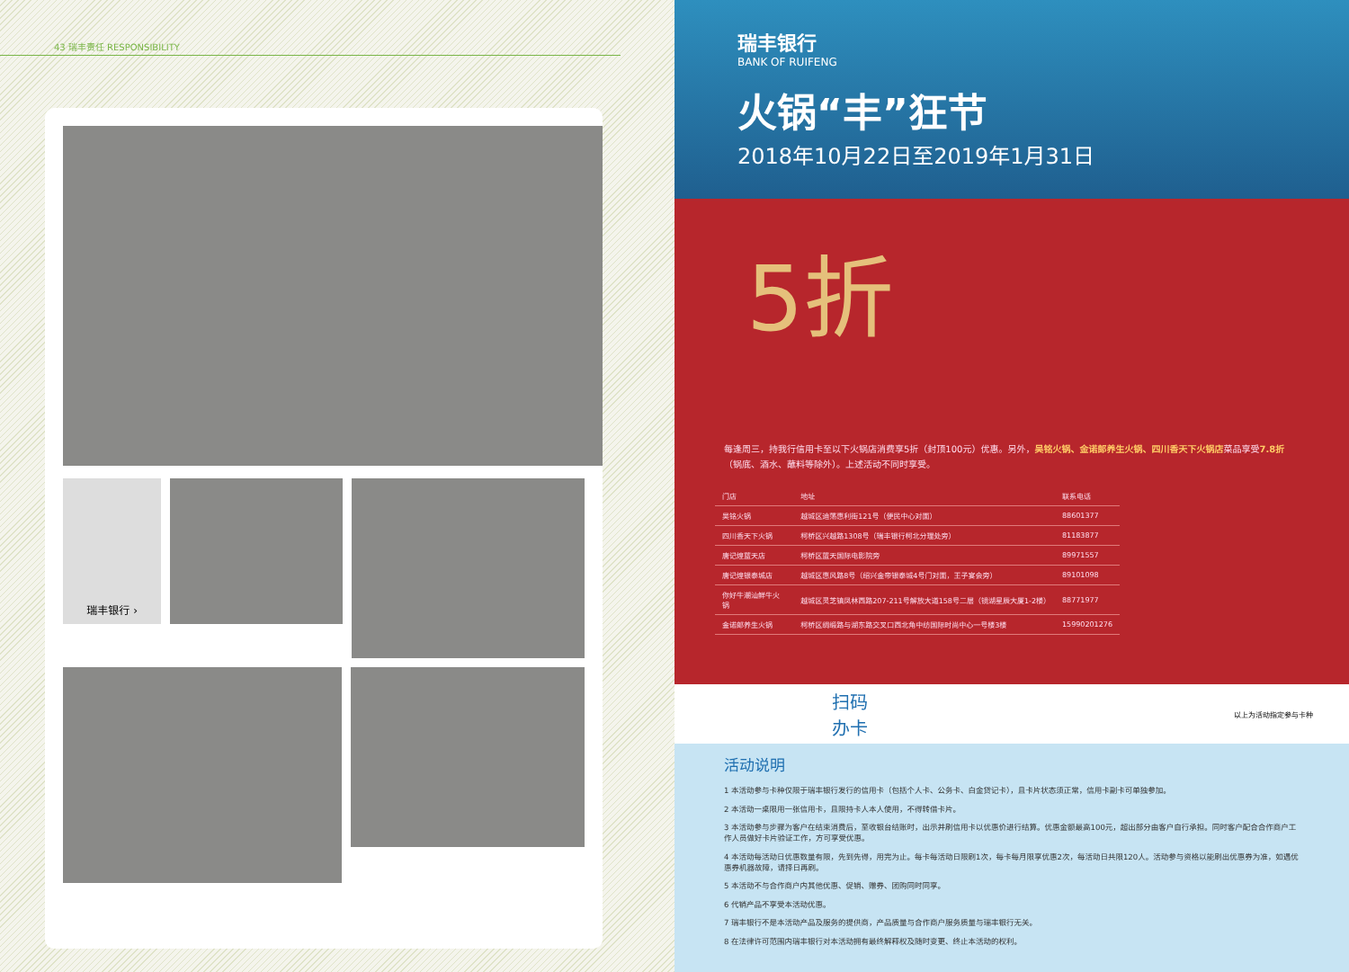43 瑞丰责任 RESPONSIBILITY
瑞丰银行 ›
瑞丰银行
BANK OF RUIFENG
火锅“丰”狂节
2018年10月22日至2019年1月31日
5折
每逢周三，持我行信用卡至以下火锅店消费享5折（封顶100元）优惠。另外，吴铭火锅、金诺郎养生火锅、四川香天下火锅店菜品享受7.8折（锅底、酒水、蘸料等除外）。上述活动不同时享受。
| 门店 | 地址 | 联系电话 |
| --- | --- | --- |
| 吴铭火锅 | 越城区迪荡惠利街121号（便民中心对面） | 88601377 |
| 四川香天下火锅 | 柯桥区兴越路1308号（瑞丰银行柯北分理处旁） | 81183877 |
| 唐记煌蓝天店 | 柯桥区蓝天国际电影院旁 | 89971557 |
| 唐记煌银泰城店 | 越城区惠风路8号（绍兴金帝银泰城4号门对面，王子宴会旁） | 89101098 |
| 你好牛潮汕鲜牛火锅 | 越城区灵芝镇凤林西路207-211号解放大道158号二层（镜湖星辰大厦1-2楼） | 88771977 |
| 金诺郎养生火锅 | 柯桥区绸缎路与湖东路交叉口西北角中纺国际时尚中心一号楼3楼 | 15990201276 |
扫码
办卡 以上为活动指定参与卡种
活动说明
1 本活动参与卡种仅限于瑞丰银行发行的信用卡（包括个人卡、公务卡、白金贷记卡），且卡片状态须正常，信用卡副卡可单独参加。
2 本活动一桌限用一张信用卡，且限持卡人本人使用，不得转借卡片。
3 本活动参与步骤为客户在结束消费后，至收银台结账时，出示并刷信用卡以优惠价进行结算。优惠金额最高100元，超出部分由客户自行承担。同时客户配合合作商户工作人员做好卡片验证工作，方可享受优惠。
4 本活动每活动日优惠数量有限，先到先得，用完为止。每卡每活动日限刷1次，每卡每月限享优惠2次，每活动日共限120人。活动参与资格以能刷出优惠券为准，如遇优惠券机器故障，请择日再刷。
5 本活动不与合作商户内其他优惠、促销、赠券、团购同时同享。
6 代销产品不享受本活动优惠。
7 瑞丰银行不是本活动产品及服务的提供商，产品质量与合作商户服务质量与瑞丰银行无关。
8 在法律许可范围内瑞丰银行对本活动拥有最终解释权及随时变更、终止本活动的权利。